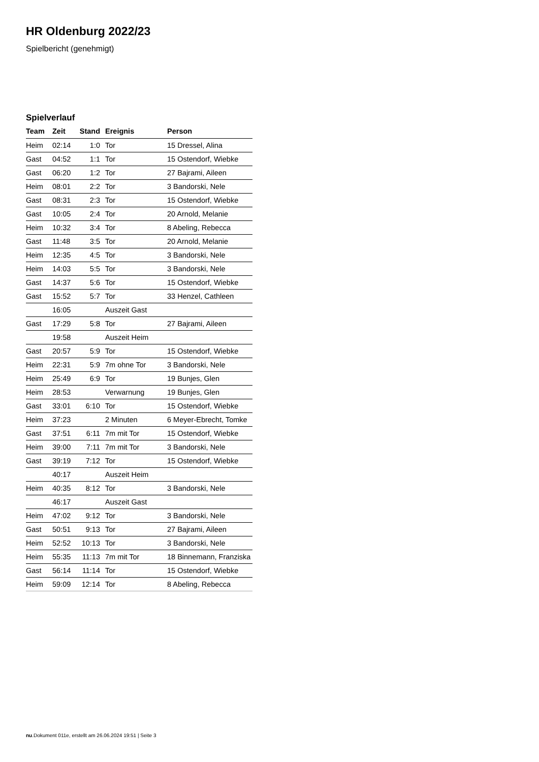HR Oldenburg 2022/23
Spielbericht (genehmigt)
Spielverlauf
| Team | Zeit | Stand | Ereignis | Person |
| --- | --- | --- | --- | --- |
| Heim | 02:14 | 1:0 | Tor | 15 Dressel, Alina |
| Gast | 04:52 | 1:1 | Tor | 15 Ostendorf, Wiebke |
| Gast | 06:20 | 1:2 | Tor | 27 Bajrami, Aileen |
| Heim | 08:01 | 2:2 | Tor | 3 Bandorski, Nele |
| Gast | 08:31 | 2:3 | Tor | 15 Ostendorf, Wiebke |
| Gast | 10:05 | 2:4 | Tor | 20 Arnold, Melanie |
| Heim | 10:32 | 3:4 | Tor | 8 Abeling, Rebecca |
| Gast | 11:48 | 3:5 | Tor | 20 Arnold, Melanie |
| Heim | 12:35 | 4:5 | Tor | 3 Bandorski, Nele |
| Heim | 14:03 | 5:5 | Tor | 3 Bandorski, Nele |
| Gast | 14:37 | 5:6 | Tor | 15 Ostendorf, Wiebke |
| Gast | 15:52 | 5:7 | Tor | 33 Henzel, Cathleen |
| | 16:05 | | Auszeit Gast | |
| Gast | 17:29 | 5:8 | Tor | 27 Bajrami, Aileen |
| | 19:58 | | Auszeit Heim | |
| Gast | 20:57 | 5:9 | Tor | 15 Ostendorf, Wiebke |
| Heim | 22:31 | 5:9 | 7m ohne Tor | 3 Bandorski, Nele |
| Heim | 25:49 | 6:9 | Tor | 19 Bunjes, Glen |
| Heim | 28:53 | | Verwarnung | 19 Bunjes, Glen |
| Gast | 33:01 | 6:10 | Tor | 15 Ostendorf, Wiebke |
| Heim | 37:23 | | 2 Minuten | 6 Meyer-Ebrecht, Tomke |
| Gast | 37:51 | 6:11 | 7m mit Tor | 15 Ostendorf, Wiebke |
| Heim | 39:00 | 7:11 | 7m mit Tor | 3 Bandorski, Nele |
| Gast | 39:19 | 7:12 | Tor | 15 Ostendorf, Wiebke |
| | 40:17 | | Auszeit Heim | |
| Heim | 40:35 | 8:12 | Tor | 3 Bandorski, Nele |
| | 46:17 | | Auszeit Gast | |
| Heim | 47:02 | 9:12 | Tor | 3 Bandorski, Nele |
| Gast | 50:51 | 9:13 | Tor | 27 Bajrami, Aileen |
| Heim | 52:52 | 10:13 | Tor | 3 Bandorski, Nele |
| Heim | 55:35 | 11:13 | 7m mit Tor | 18 Binnemann, Franziska |
| Gast | 56:14 | 11:14 | Tor | 15 Ostendorf, Wiebke |
| Heim | 59:09 | 12:14 | Tor | 8 Abeling, Rebecca |
nu.Dokument 011e, erstellt am 26.06.2024 19:51 | Seite 3